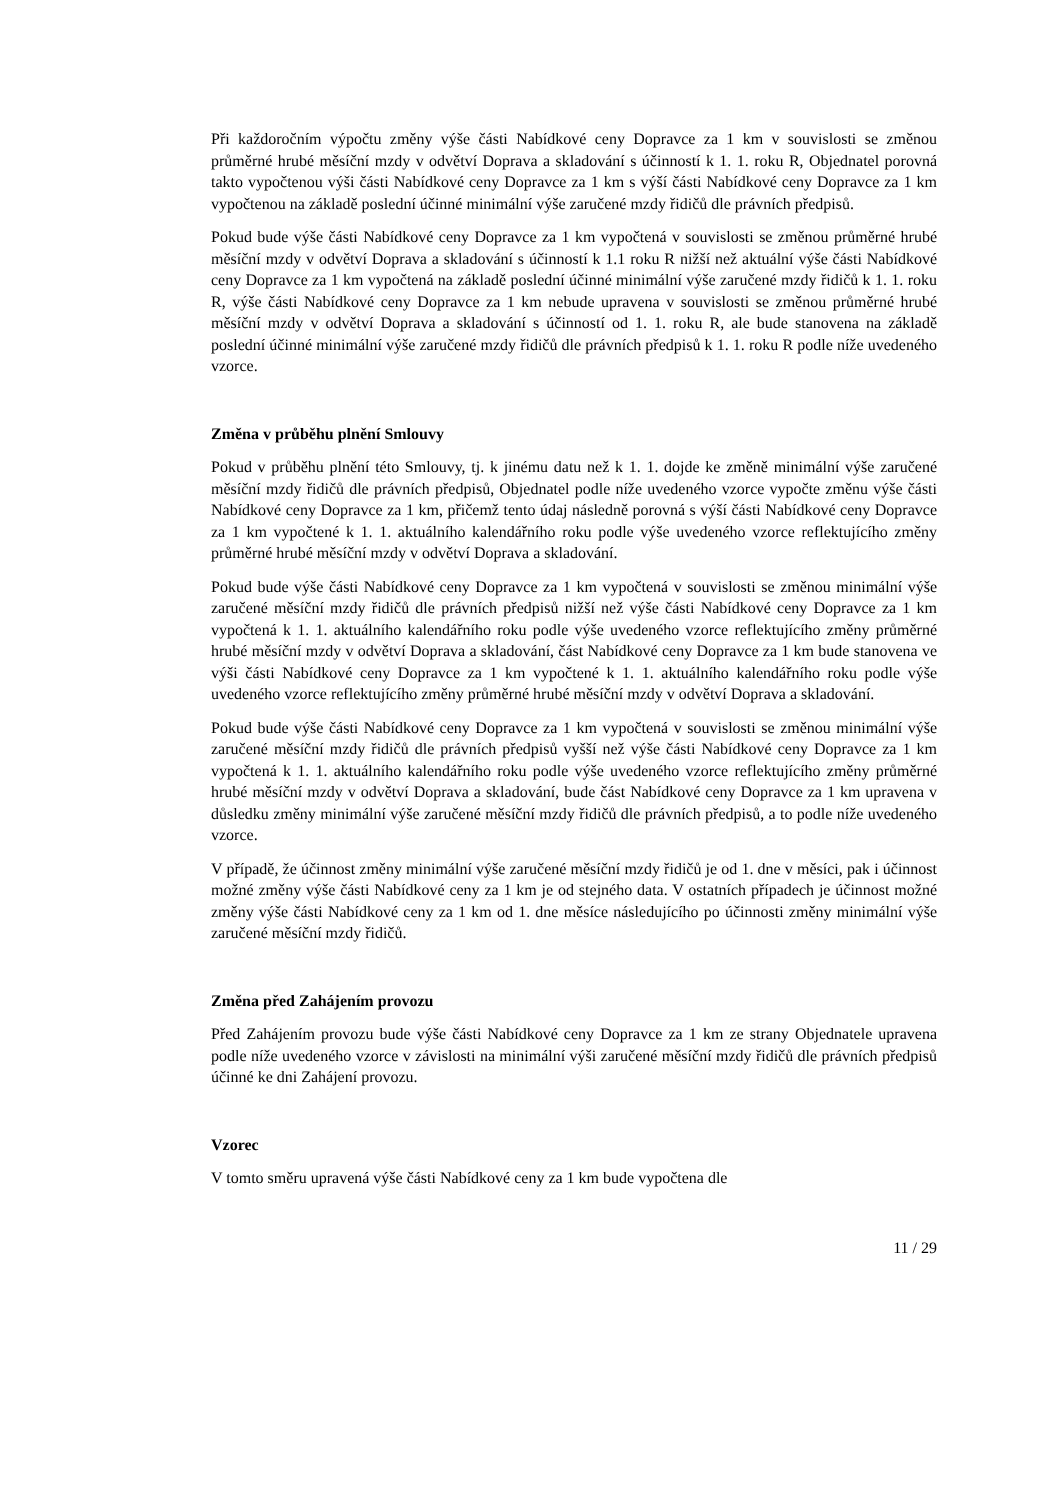Při každoročním výpočtu změny výše části Nabídkové ceny Dopravce za 1 km v souvislosti se změnou průměrné hrubé měsíční mzdy v odvětví Doprava a skladování s účinností k 1. 1. roku R, Objednatel porovná takto vypočtenou výši části Nabídkové ceny Dopravce za 1 km s výší části Nabídkové ceny Dopravce za 1 km vypočtenou na základě poslední účinné minimální výše zaručené mzdy řidičů dle právních předpisů.
Pokud bude výše části Nabídkové ceny Dopravce za 1 km vypočtená v souvislosti se změnou průměrné hrubé měsíční mzdy v odvětví Doprava a skladování s účinností k 1.1 roku R nižší než aktuální výše části Nabídkové ceny Dopravce za 1 km vypočtená na základě poslední účinné minimální výše zaručené mzdy řidičů k 1. 1. roku R, výše části Nabídkové ceny Dopravce za 1 km nebude upravena v souvislosti se změnou průměrné hrubé měsíční mzdy v odvětví Doprava a skladování s účinností od 1. 1. roku R, ale bude stanovena na základě poslední účinné minimální výše zaručené mzdy řidičů dle právních předpisů k 1. 1. roku R podle níže uvedeného vzorce.
Změna v průběhu plnění Smlouvy
Pokud v průběhu plnění této Smlouvy, tj. k jinému datu než k 1. 1. dojde ke změně minimální výše zaručené měsíční mzdy řidičů dle právních předpisů, Objednatel podle níže uvedeného vzorce vypočte změnu výše části Nabídkové ceny Dopravce za 1 km, přičemž tento údaj následně porovná s výší části Nabídkové ceny Dopravce za 1 km vypočtené k 1. 1. aktuálního kalendářního roku podle výše uvedeného vzorce reflektujícího změny průměrné hrubé měsíční mzdy v odvětví Doprava a skladování.
Pokud bude výše části Nabídkové ceny Dopravce za 1 km vypočtená v souvislosti se změnou minimální výše zaručené měsíční mzdy řidičů dle právních předpisů nižší než výše části Nabídkové ceny Dopravce za 1 km vypočtená k 1. 1. aktuálního kalendářního roku podle výše uvedeného vzorce reflektujícího změny průměrné hrubé měsíční mzdy v odvětví Doprava a skladování, část Nabídkové ceny Dopravce za 1 km bude stanovena ve výši části Nabídkové ceny Dopravce za 1 km vypočtené k 1. 1. aktuálního kalendářního roku podle výše uvedeného vzorce reflektujícího změny průměrné hrubé měsíční mzdy v odvětví Doprava a skladování.
Pokud bude výše části Nabídkové ceny Dopravce za 1 km vypočtená v souvislosti se změnou minimální výše zaručené měsíční mzdy řidičů dle právních předpisů vyšší než výše části Nabídkové ceny Dopravce za 1 km vypočtená k 1. 1. aktuálního kalendářního roku podle výše uvedeného vzorce reflektujícího změny průměrné hrubé měsíční mzdy v odvětví Doprava a skladování, bude část Nabídkové ceny Dopravce za 1 km upravena v důsledku změny minimální výše zaručené měsíční mzdy řidičů dle právních předpisů, a to podle níže uvedeného vzorce.
V případě, že účinnost změny minimální výše zaručené měsíční mzdy řidičů je od 1. dne v měsíci, pak i účinnost možné změny výše části Nabídkové ceny za 1 km je od stejného data. V ostatních případech je účinnost možné změny výše části Nabídkové ceny za 1 km od 1. dne měsíce následujícího po účinnosti změny minimální výše zaručené měsíční mzdy řidičů.
Změna před Zahájením provozu
Před Zahájením provozu bude výše části Nabídkové ceny Dopravce za 1 km ze strany Objednatele upravena podle níže uvedeného vzorce v závislosti na minimální výši zaručené měsíční mzdy řidičů dle právních předpisů účinné ke dni Zahájení provozu.
Vzorec
V tomto směru upravená výše části Nabídkové ceny za 1 km bude vypočtena dle
11 / 29